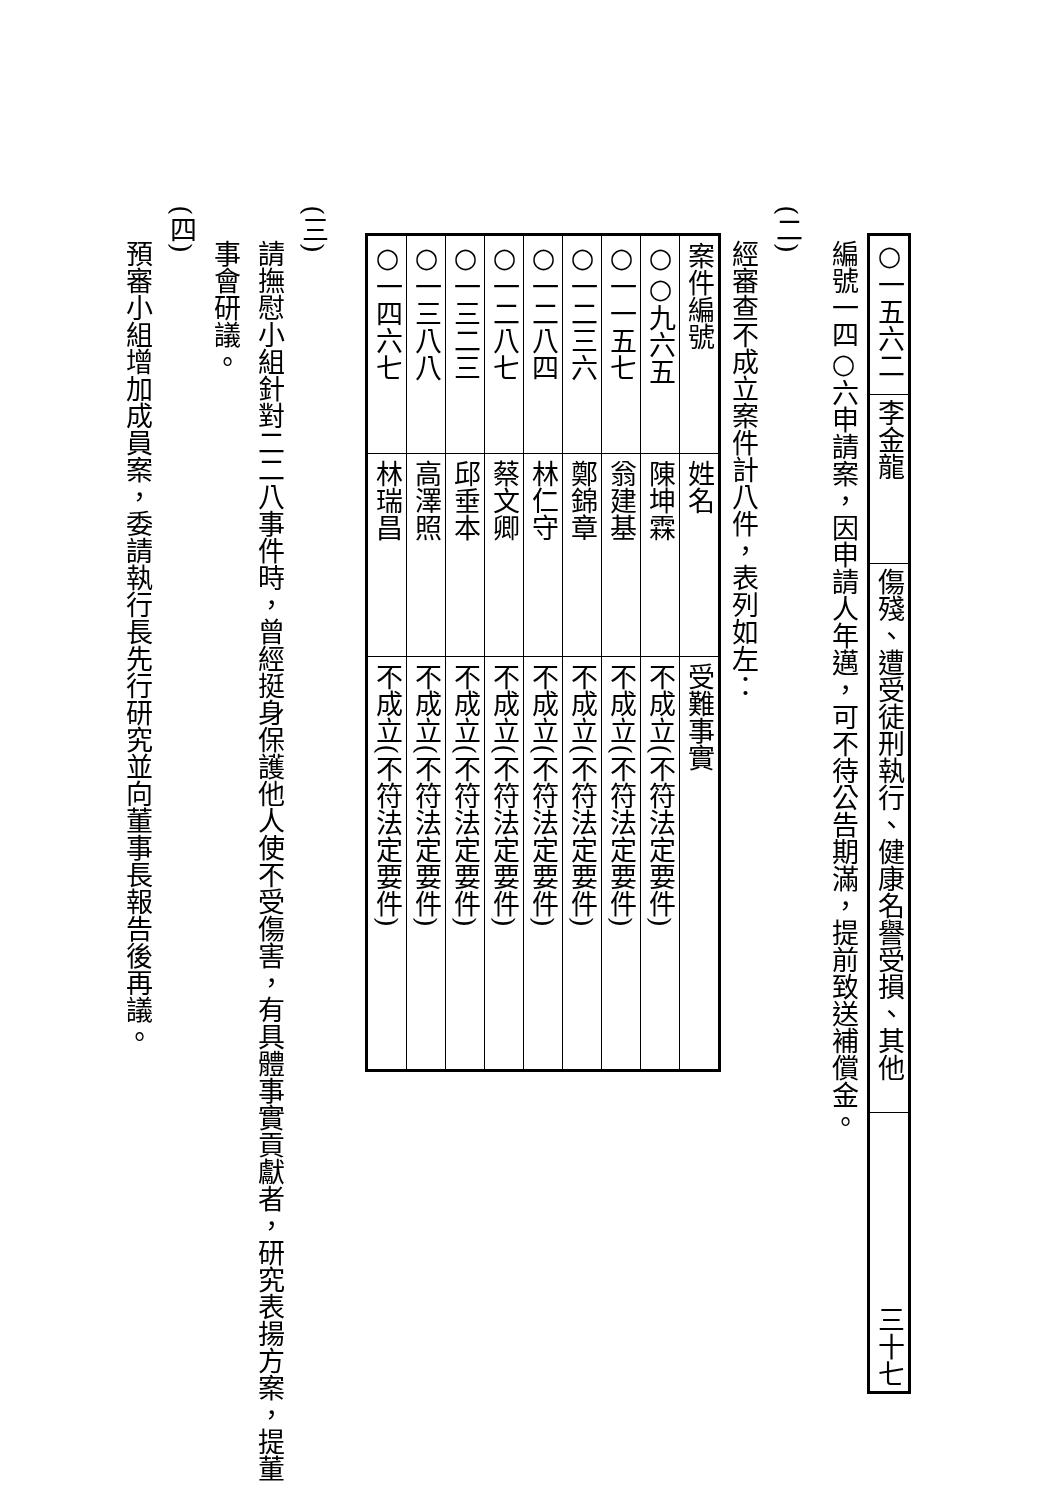| ○一五六二 | 李金龍 | 傷殘、遭受徒刑執行、健康名譽受損、其他 | 三十七 |
編號一四○六申請案，因申請人年邁，可不待公告期滿，提前致送補償金。
(二)
經審查不成立案件計八件，表列如左：
| 案件編號 | 姓名 | 受難事實 |
| ○○九六五 | 陳坤霖 | 不成立(不符法定要件) |
| ○一一五七 | 翁建基 | 不成立(不符法定要件) |
| ○一二三六 | 鄭錦章 | 不成立(不符法定要件) |
| ○一二八四 | 林仁守 | 不成立(不符法定要件) |
| ○一二八七 | 蔡文卿 | 不成立(不符法定要件) |
| ○一三二三 | 邱垂本 | 不成立(不符法定要件) |
| ○一三八八 | 高澤照 | 不成立(不符法定要件) |
| ○一四六七 | 林瑞昌 | 不成立(不符法定要件) |
(三)
請撫慰小組針對二二八事件時，曾經挺身保護他人使不受傷害，有具體事實貢獻者，研究表揚方案，提董事會研議。
(四)
預審小組增加成員案，委請執行長先行研究並向董事長報告後再議。